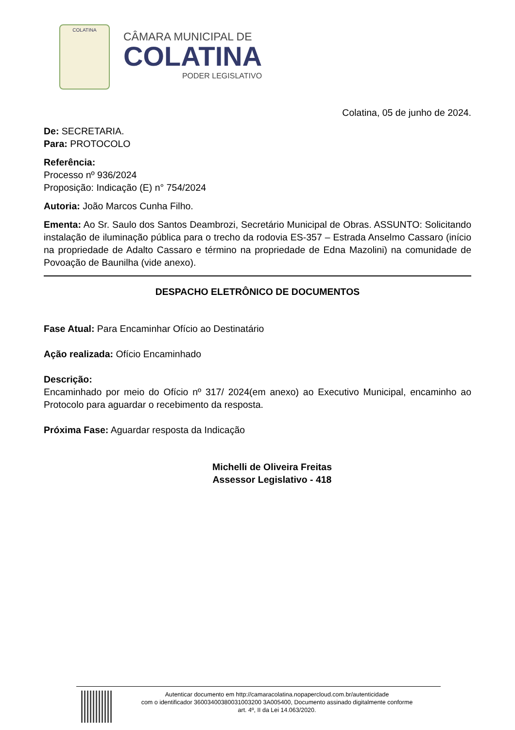COLATINA
CÂMARA MUNICIPAL DE
COLATINA
PODER LEGISLATIVO
Colatina, 05 de junho de 2024.
De: SECRETARIA.
Para: PROTOCOLO
Referência:
Processo nº 936/2024
Proposição: Indicação (E) n° 754/2024
Autoria: João Marcos Cunha Filho.
Ementa: Ao Sr. Saulo dos Santos Deambrozi, Secretário Municipal de Obras. ASSUNTO: Solicitando instalação de iluminação pública para o trecho da rodovia ES-357 – Estrada Anselmo Cassaro (início na propriedade de Adalto Cassaro e término na propriedade de Edna Mazolini) na comunidade de Povoação de Baunilha (vide anexo).
DESPACHO ELETRÔNICO DE DOCUMENTOS
Fase Atual: Para Encaminhar Ofício ao Destinatário
Ação realizada: Ofício Encaminhado
Descrição:
Encaminhado por meio do Ofício nº 317/ 2024(em anexo) ao Executivo Municipal, encaminho ao Protocolo para aguardar o recebimento da resposta.
Próxima Fase: Aguardar resposta da Indicação
Michelli de Oliveira Freitas
Assessor Legislativo - 418
Autenticar documento em http://camaracolatina.nopapercloud.com.br/autenticidade
com o identificador 36003400380031003200 3A005400, Documento assinado digitalmente conforme
art. 4º, II da Lei 14.063/2020.